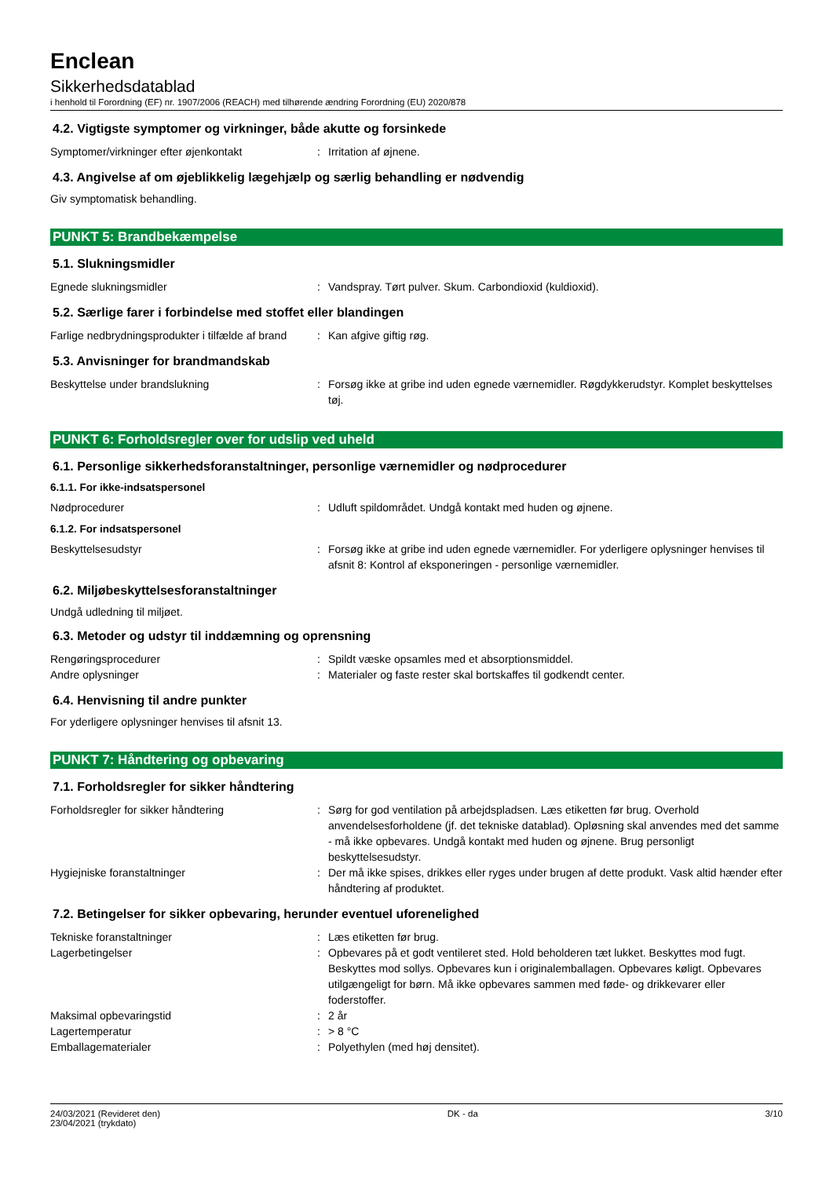Enclean
Sikkerhedsdatablad
i henhold til Forordning (EF) nr. 1907/2006 (REACH) med tilhørende ændring Forordning (EU) 2020/878
4.2. Vigtigste symptomer og virkninger, både akutte og forsinkede
Symptomer/virkninger efter øjenkontakt : Irritation af øjnene.
4.3. Angivelse af om øjeblikkelig lægehjælp og særlig behandling er nødvendig
Giv symptomatisk behandling.
PUNKT 5: Brandbekæmpelse
5.1. Slukningsmidler
Egnede slukningsmidler : Vandspray. Tørt pulver. Skum. Carbondioxid (kuldioxid).
5.2. Særlige farer i forbindelse med stoffet eller blandingen
Farlige nedbrydningsprodukter i tilfælde af brand
: Kan afgive giftig røg.
5.3. Anvisninger for brandmandskab
Beskyttelse under brandslukning : Forsøg ikke at gribe ind uden egnede værnemidler. Røgdykkerudstyr. Komplet beskyttelses tøj.
PUNKT 6: Forholdsregler over for udslip ved uheld
6.1. Personlige sikkerhedsforanstaltninger, personlige værnemidler og nødprocedurer
6.1.1. For ikke-indsatspersonel
Nødprocedurer : Udluft spildområdet. Undgå kontakt med huden og øjnene.
6.1.2. For indsatspersonel
Beskyttelsesudstyr : Forsøg ikke at gribe ind uden egnede værnemidler. For yderligere oplysninger henvises til afsnit 8: Kontrol af eksponeringen - personlige værnemidler.
6.2. Miljøbeskyttelsesforanstaltninger
Undgå udledning til miljøet.
6.3. Metoder og udstyr til inddæmning og oprensning
Rengøringsprocedurer : Spildt væske opsamles med et absorptionsmiddel.
Andre oplysninger : Materialer og faste rester skal bortskaffes til godkendt center.
6.4. Henvisning til andre punkter
For yderligere oplysninger henvises til afsnit 13.
PUNKT 7: Håndtering og opbevaring
7.1. Forholdsregler for sikker håndtering
Forholdsregler for sikker håndtering : Sørg for god ventilation på arbejdspladsen. Læs etiketten før brug. Overhold anvendelsesforholdene (jf. det tekniske datablad). Opløsning skal anvendes med det samme - må ikke opbevares. Undgå kontakt med huden og øjnene. Brug personligt beskyttelsesudstyr.
Hygiejniske foranstaltninger : Der må ikke spises, drikkes eller ryges under brugen af dette produkt. Vask altid hænder efter håndtering af produktet.
7.2. Betingelser for sikker opbevaring, herunder eventuel uforenelighed
Tekniske foranstaltninger : Læs etiketten før brug.
Lagerbetingelser : Opbevares på et godt ventileret sted. Hold beholderen tæt lukket. Beskyttes mod fugt. Beskyttes mod sollys. Opbevares kun i originalemballagen. Opbevares køligt. Opbevares utilgængeligt for børn. Må ikke opbevares sammen med føde- og drikkevarer eller foderstoffer.
Maksimal opbevaringstid : 2 år
Lagertemperatur : > 8 °C
Emballagematerialer : Polyethylen (med høj densitet).
24/03/2021 (Revideret den)
23/04/2021 (trykdato)
DK - da 3/10